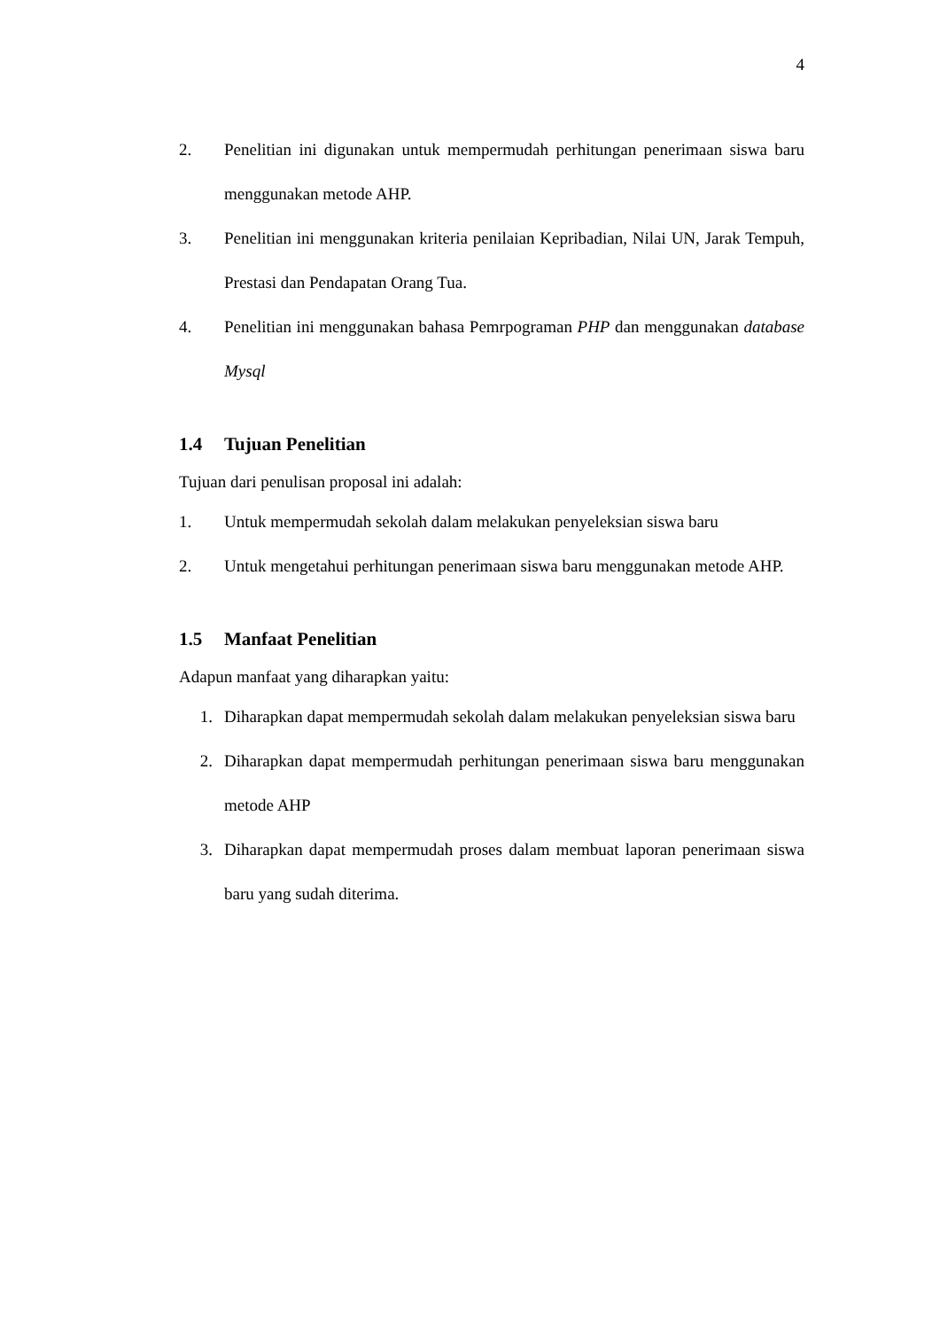4
2. Penelitian ini digunakan untuk mempermudah perhitungan penerimaan siswa baru menggunakan metode AHP.
3. Penelitian ini menggunakan kriteria penilaian Kepribadian, Nilai UN, Jarak Tempuh, Prestasi dan Pendapatan Orang Tua.
4. Penelitian ini menggunakan bahasa Pemrpograman PHP dan menggunakan database Mysql
1.4 Tujuan Penelitian
Tujuan dari penulisan proposal ini adalah:
1. Untuk mempermudah sekolah dalam melakukan penyeleksian siswa baru
2. Untuk mengetahui perhitungan penerimaan siswa baru menggunakan metode AHP.
1.5 Manfaat Penelitian
Adapun manfaat yang diharapkan yaitu:
1. Diharapkan dapat mempermudah sekolah dalam melakukan penyeleksian siswa baru
2. Diharapkan dapat mempermudah perhitungan penerimaan siswa baru menggunakan metode AHP
3. Diharapkan dapat mempermudah proses dalam membuat laporan penerimaan siswa baru yang sudah diterima.